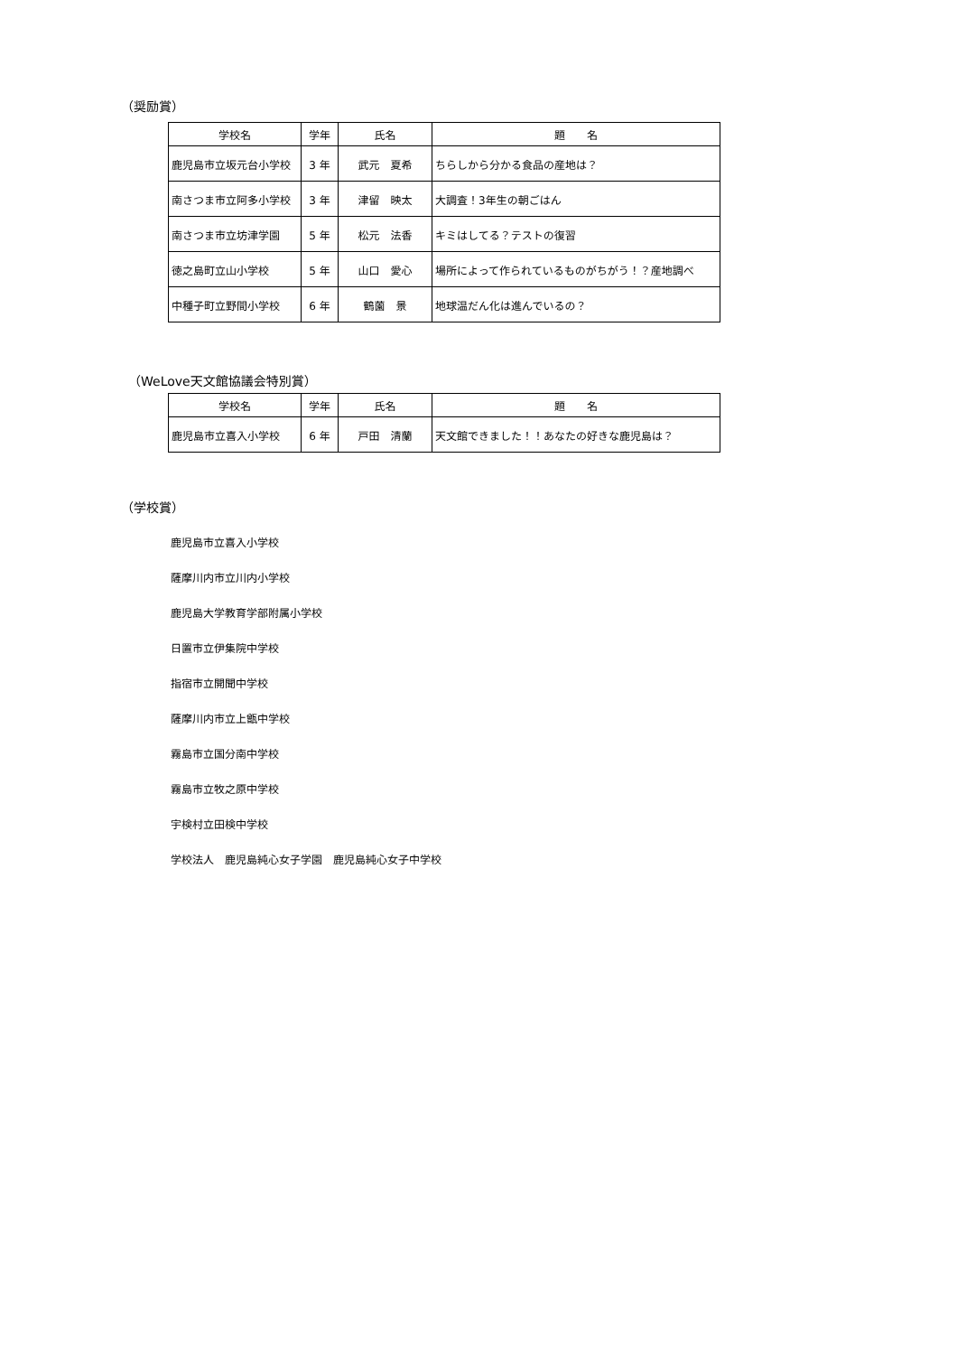（奨励賞）
| 学校名 | 学年 | 氏名 | 題 名 |
| --- | --- | --- | --- |
| 鹿児島市立坂元台小学校 | 3 年 | 武元 夏希 | ちらしから分かる食品の産地は？ |
| 南さつま市立阿多小学校 | 3 年 | 津留 映太 | 大調査！3年生の朝ごはん |
| 南さつま市立坊津学園 | 5 年 | 松元 法香 | キミはしてる？テストの復習 |
| 徳之島町立山小学校 | 5 年 | 山口 愛心 | 場所によって作られているものがちがう！？産地調べ |
| 中種子町立野間小学校 | 6 年 | 鶴薗 景 | 地球温だん化は進んでいるの？ |
（WeLove天文館協議会特別賞）
| 学校名 | 学年 | 氏名 | 題 名 |
| --- | --- | --- | --- |
| 鹿児島市立喜入小学校 | 6 年 | 戸田 清蘭 | 天文館できました！！あなたの好きな鹿児島は？ |
（学校賞）
鹿児島市立喜入小学校
薩摩川内市立川内小学校
鹿児島大学教育学部附属小学校
日置市立伊集院中学校
指宿市立開聞中学校
薩摩川内市立上甑中学校
霧島市立国分南中学校
霧島市立牧之原中学校
宇検村立田検中学校
学校法人　鹿児島純心女子学園　鹿児島純心女子中学校